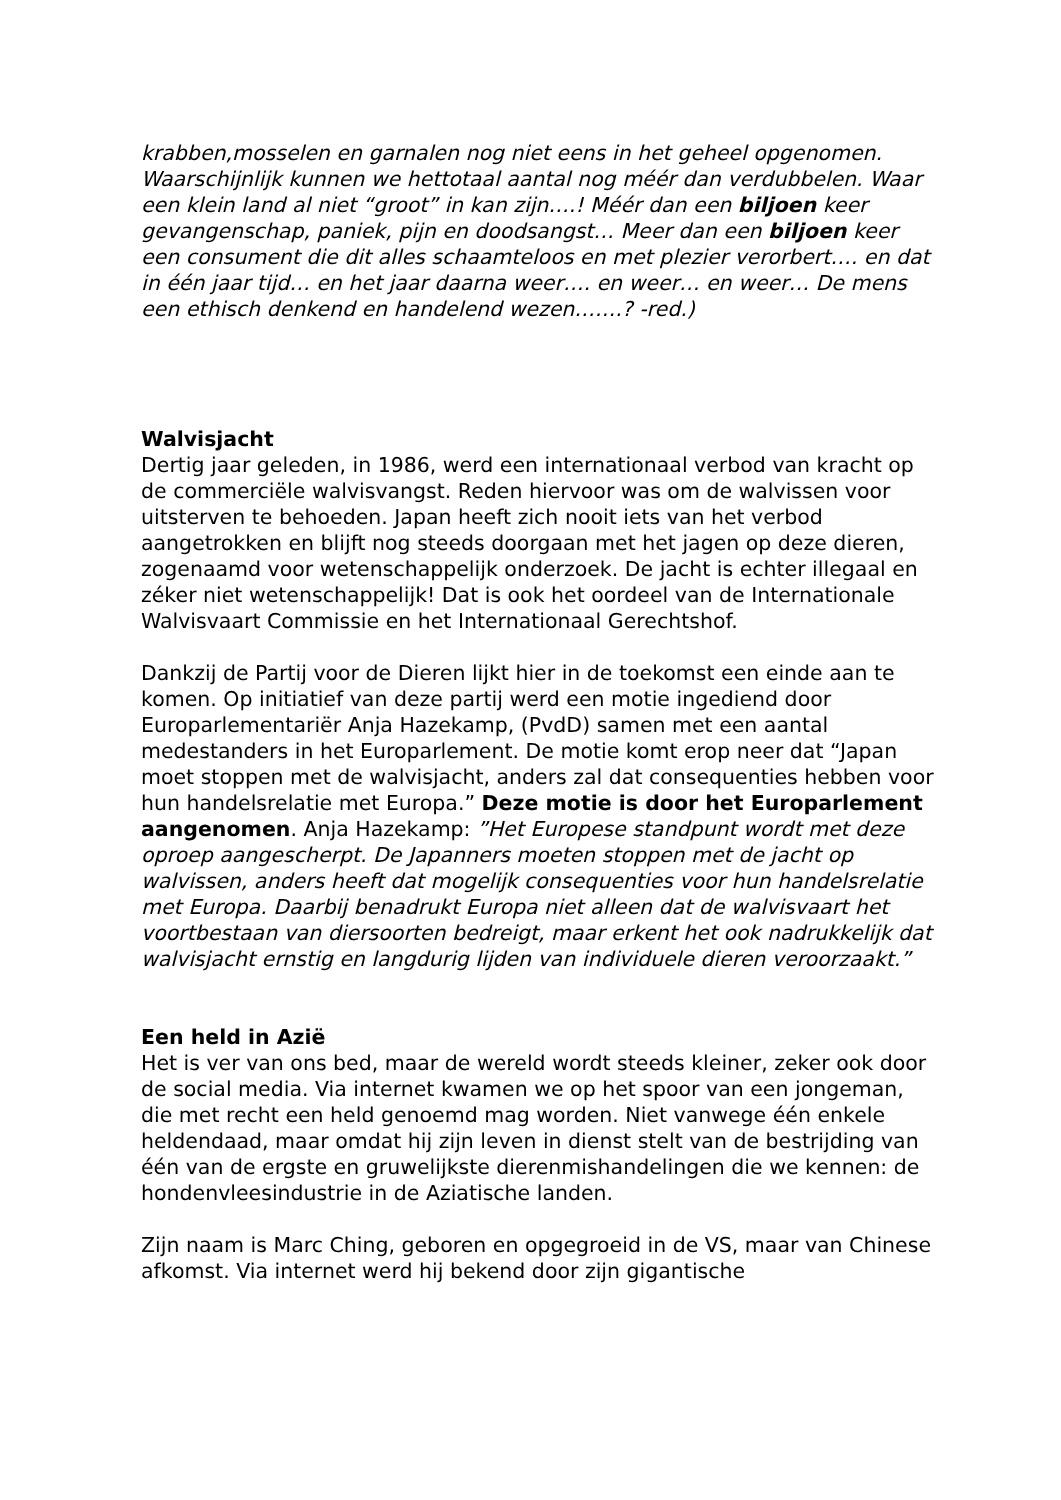krabben,mosselen en garnalen nog niet eens in het geheel opgenomen. Waarschijnlijk kunnen we hettotaal aantal nog méér dan verdubbelen. Waar een klein land al niet “groot” in kan zijn….! Méér dan een biljoen keer gevangenschap, paniek, pijn en doodsangst… Meer dan een biljoen keer een consument die dit alles schaamteloos en met plezier verorbert…. en dat in één jaar tijd… en het jaar daarna weer…. en weer… en weer… De mens een ethisch denkend en handelend wezen…….? -red.)
Walvisjacht
Dertig jaar geleden, in 1986, werd een internationaal verbod van kracht op de commerciële walvisvangst. Reden hiervoor was om de walvissen voor uitsterven te behoeden. Japan heeft zich nooit iets van het verbod aangetrokken en blijft nog steeds doorgaan met het jagen op deze dieren, zogenaamd voor wetenschappelijk onderzoek. De jacht is echter illegaal en zéker niet wetenschappelijk! Dat is ook het oordeel van de Internationale Walvisvaart Commissie en het Internationaal Gerechtshof.
Dankzij de Partij voor de Dieren lijkt hier in de toekomst een einde aan te komen. Op initiatief van deze partij werd een motie ingediend door Europarlementariër Anja Hazekamp, (PvdD) samen met een aantal medestanders in het Europarlement. De motie komt erop neer dat “Japan moet stoppen met de walvisjacht, anders zal dat consequenties hebben voor hun handelsrelatie met Europa.” Deze motie is door het Europarlement aangenomen. Anja Hazekamp: ”Het Europese standpunt wordt met deze oproep aangescherpt. De Japanners moeten stoppen met de jacht op walvissen, anders heeft dat mogelijk consequenties voor hun handelsrelatie met Europa. Daarbij benadrukt Europa niet alleen dat de walvisvaart het voortbestaan van diersoorten bedreigt, maar erkent het ook nadrukkelijk dat walvisjacht ernstig en langdurig lijden van individuele dieren veroorzaakt.”
Een held in Azië
Het is ver van ons bed, maar de wereld wordt steeds kleiner, zeker ook door de social media. Via internet kwamen we op het spoor van een jongeman, die met recht een held genoemd mag worden. Niet vanwege één enkele heldendaad, maar omdat hij zijn leven in dienst stelt van de bestrijding van één van de ergste en gruwelijkste dierenmishandelingen die we kennen: de hondenvleesindustrie in de Aziatische landen.
Zijn naam is Marc Ching, geboren en opgegroeid in de VS, maar van Chinese afkomst. Via internet werd hij bekend door zijn gigantische